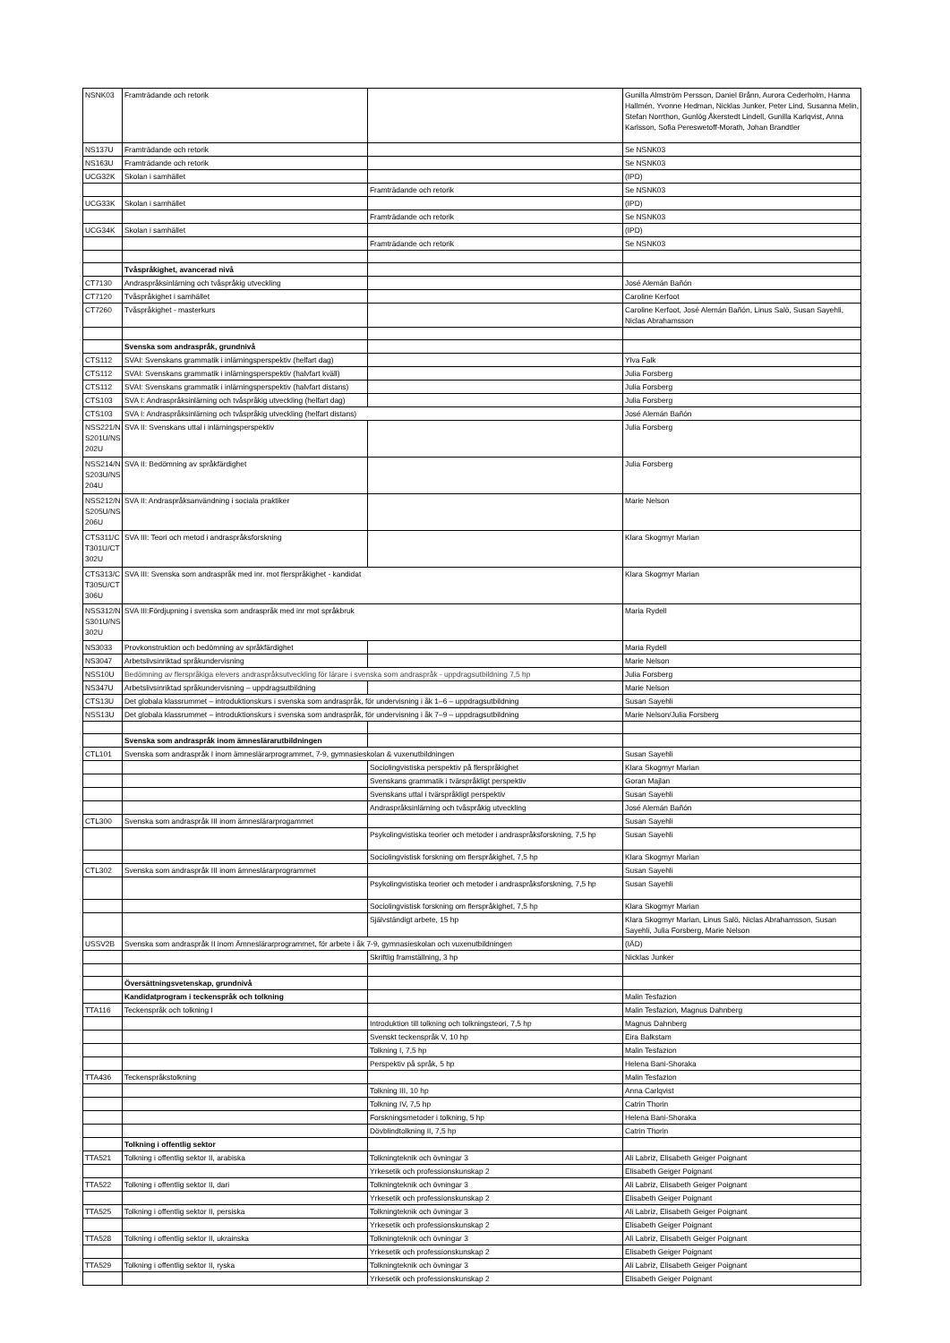| NSNK03 | Framträdande och retorik | | Gunilla Almström Persson, Daniel Brånn, Aurora Cederholm, Hanna Hallmén, Yvonne Hedman, Nicklas Junker, Peter Lind, Susanna Melin, Stefan Norrthon, Gunlög Åkerstedt Lindell, Gunilla Karlqvist, Anna Karlsson, Sofia Pereswetoff-Morath, Johan Brandtler |
| NS137U | Framträdande och retorik | | Se NSNK03 |
| NS163U | Framträdande och retorik | | Se NSNK03 |
| UCG32K | Skolan i samhället | | (IPD) |
| | | Framträdande och retorik | Se NSNK03 |
| UCG33K | Skolan i samhället | | (IPD) |
| | | Framträdande och retorik | Se NSNK03 |
| UCG34K | Skolan i samhället | | (IPD) |
| | | Framträdande och retorik | Se NSNK03 |
| | Tvåspråkighet, avancerad nivå | | |
| CT7130 | Andraspråksinlärning och tvåspråkig utveckling | | José Alemán Bañón |
| CT7120 | Tvåspråkighet i samhället | | Caroline Kerfoot |
| CT7260 | Tvåspråkighet - masterkurs | | Caroline Kerfoot, José Alemán Bañón, Linus Salö, Susan Sayehli, Niclas Abrahamsson |
| | Svenska som andraspråk, grundnivå | | |
| CTS112 | SVAI: Svenskans grammatik i inlärningsperspektiv (helfart dag) | | Ylva Falk |
| CTS112 | SVAI: Svenskans grammatik i inlärningsperspektiv (halvfart kväll) | | Julia Forsberg |
| CTS112 | SVAI: Svenskans grammatik i inlärningsperspektiv (halvfart distans) | | Julia Forsberg |
| CTS103 | SVA I: Andraspråksinlärning och tvåspråkig utveckling (helfart dag) | | Julia Forsberg |
| CTS103 | SVA I: Andraspråksinlärning och tvåspråkig utveckling (helfart distans) | | José Alemán Bañón |
| NSS221/N S201U/NS 202U | SVA II: Svenskans uttal i inlärningsperspektiv | | Julia Forsberg |
| NSS214/N S203U/NS 204U | SVA II: Bedömning av språkfärdighet | | Julia Forsberg |
| NSS212/N S205U/NS 206U | SVA II: Andraspråksanvändning i sociala praktiker | | Marie Nelson |
| CTS311/C T301U/CT 302U | SVA III: Teori och metod i andraspråksforskning | | Klara Skogmyr Marian |
| CTS313/C T305U/CT 306U | SVA III: Svenska som andraspråk med inr. mot flerspråkighet - kandidat | | Klara Skogmyr Marian |
| NSS312/N S301U/NS 302U | SVA III:Fördjupning i svenska som andraspråk med inr mot språkbruk | | Maria Rydell |
| NS3033 | Provkonstruktion och bedömning av språkfärdighet | | Maria Rydell |
| NS3047 | Arbetslivsinriktad språkundervisning | | Marie Nelson |
| NSS10U | Bedömning av flerspråkiga elevers andraspråksutveckling för lärare i svenska som andraspråk - uppdragsutbildning 7,5 hp | | Julia Forsberg |
| NS347U | Arbetslivsinriktad språkundervisning – uppdragsutbildning | | Marie Nelson |
| CTS13U | Det globala klassrummet – introduktionskurs i svenska som andraspråk, för undervisning i åk 1–6 – uppdragsutbildning | | Susan Sayehli |
| NSS13U | Det globala klassrummet – introduktionskurs i svenska som andraspråk, för undervisning i åk 7–9 – uppdragsutbildning | | Marie Nelson/Julia Forsberg |
| | Svenska som andraspråk inom ämneslärarutbildningen | | |
| CTL101 | Svenska som andraspråk I inom ämneslärarprogrammet, 7-9, gymnasieskolan & vuxenutbildningen | | Susan Sayehli |
| | | Sociolingvistiska perspektiv på flerspråkighet | Klara Skogmyr Marian |
| | | Svenskans grammatik i tvärspråkligt perspektiv | Goran Majlan |
| | | Svenskans uttal i tvärspråkligt perspektiv | Susan Sayehli |
| | | Andraspråksinlärning och tvåspråkig utveckling | José Alemán Bañón |
| CTL300 | Svenska som andraspråk III inom ämneslärarprogammet | | Susan Sayehli |
| | | Psykolingvistiska teorier och metoder i andraspråksforskning, 7,5 hp | Susan Sayehli |
| | | Sociolingvistisk forskning om flerspråkighet, 7,5 hp | Klara Skogmyr Marian |
| CTL302 | Svenska som andraspråk III inom ämneslärarprogrammet | | Susan Sayehli |
| | | Psykolingvistiska teorier och metoder i andraspråksforskning, 7,5 hp | Susan Sayehli |
| | | Sociolingvistisk forskning om flerspråkighet, 7,5 hp | Klara Skogmyr Marian |
| | | Självständigt arbete, 15 hp | Klara Skogmyr Marian, Linus Salö, Niclas Abrahamsson, Susan Sayehli, Julia Forsberg, Marie Nelson |
| USSV2B | Svenska som andraspråk II inom Ämneslärarprogrammet, för arbete i åk 7-9, gymnasieskolan och vuxenutbildningen | | (IÄD) |
| | | Skriftlig framställning, 3 hp | Nicklas Junker |
| | Översättningsvetenskap, grundnivå | | |
| | Kandidatprogram i teckenspråk och tolkning | | Malin Tesfazion |
| TTA116 | Teckenspråk och tolkning I | | Malin Tesfazion, Magnus Dahnberg |
| | | Introduktion till tolkning och tolkningsteori, 7,5 hp | Magnus Dahnberg |
| | | Svenskt teckenspråk V, 10 hp | Eira Balkstam |
| | | Tolkning I, 7,5 hp | Malin Tesfazion |
| | | Perspektiv på språk, 5 hp | Helena Bani-Shoraka |
| TTA436 | Teckenspråkstolkning | | Malin Tesfazion |
| | | Tolkning III, 10 hp | Anna Carlqvist |
| | | Tolkning IV, 7,5 hp | Catrin Thorin |
| | | Forskningsmetoder i tolkning, 5 hp | Helena Bani-Shoraka |
| | | Dövblindtolkning II, 7,5 hp | Catrin Thorin |
| | Tolkning i offentlig sektor | | |
| TTA521 | Tolkning i offentlig sektor II, arabiska | Tolkningteknik och övningar 3 | Ali Labriz, Elisabeth Geiger Poignant |
| | | Yrkesetik och professionskunskap 2 | Elisabeth Geiger Poignant |
| TTA522 | Tolkning i offentlig sektor II, dari | Tolkningteknik och övningar 3 | Ali Labriz, Elisabeth Geiger Poignant |
| | | Yrkesetik och professionskunskap 2 | Elisabeth Geiger Poignant |
| TTA525 | Tolkning i offentlig sektor II, persiska | Tolkningteknik och övningar 3 | Ali Labriz, Elisabeth Geiger Poignant |
| | | Yrkesetik och professionskunskap 2 | Elisabeth Geiger Poignant |
| TTA528 | Tolkning i offentlig sektor II, ukrainska | Tolkningteknik och övningar 3 | Ali Labriz, Elisabeth Geiger Poignant |
| | | Yrkesetik och professionskunskap 2 | Elisabeth Geiger Poignant |
| TTA529 | Tolkning i offentlig sektor II, ryska | Tolkningteknik och övningar 3 | Ali Labriz, Elisabeth Geiger Poignant |
| | | Yrkesetik och professionskunskap 2 | Elisabeth Geiger Poignant |